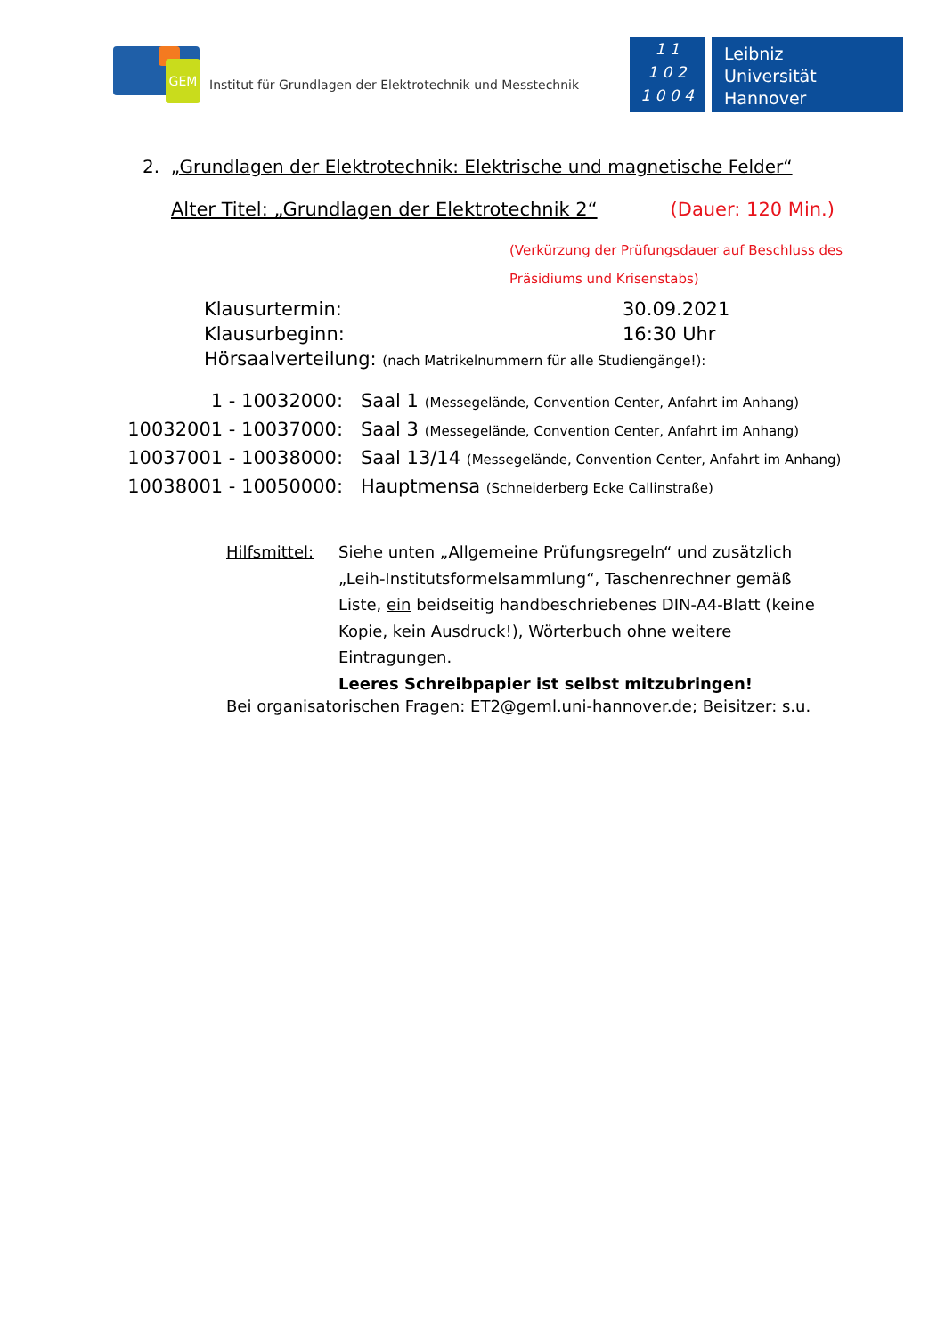GEM
Institut für Grundlagen der Elektrotechnik und Messtechnik
1 1
1 0 2
1 0 0 4
Leibniz
Universität
Hannover
2. „Grundlagen der Elektrotechnik: Elektrische und magnetische Felder“
Alter Titel: „Grundlagen der Elektrotechnik 2“(Dauer: 120 Min.)
(Verkürzung der Prüfungsdauer auf Beschluss des
Präsidiums und Krisenstabs)
Klausurtermin: 30.09.2021
Klausurbeginn: 16:30 Uhr
Hörsaalverteilung: (nach Matrikelnummern für alle Studiengänge!):
1 - 10032000: Saal 1 (Messegelände, Convention Center, Anfahrt im Anhang)
10032001 - 10037000: Saal 3 (Messegelände, Convention Center, Anfahrt im Anhang)
10037001 - 10038000: Saal 13/14 (Messegelände, Convention Center, Anfahrt im Anhang)
10038001 - 10050000: Hauptmensa (Schneiderberg Ecke Callinstraße)
Hilfsmittel:
Siehe unten „Allgemeine Prüfungsregeln“ und zusätzlich „Leih-Institutsformelsammlung“, Taschenrechner gemäß Liste, ein beidseitig handbeschriebenes DIN-A4-Blatt (keine Kopie, kein Ausdruck!), Wörterbuch ohne weitere Eintragungen.
Leeres Schreibpapier ist selbst mitzubringen!
Bei organisatorischen Fragen: ET2@geml.uni-hannover.de; Beisitzer: s.u.